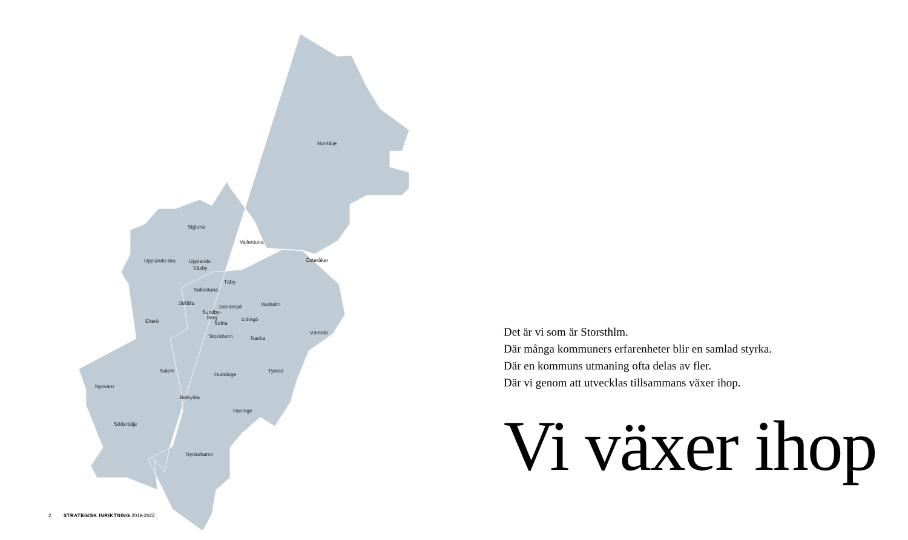Norrtälje
Sigtuna
Vallentuna
Upplands-Bro
Upplands
Väsby
Österåker
Täby
Sollentuna
Järfälla
Danderyd
Vaxholm
Sundby-
berg
Solna
Lidingö
Ekerö
Värmdö
Stockholm
Nacka
Salem
Tyresö
Huddinge
Nykvarn
Botkyrka
Haninge
Södertälje
Nynäshamn
Det är vi som är Storsthlm.
Där många kommuners erfarenheter blir en samlad styrka.
Där en kommuns utmaning ofta delas av fler.
Där vi genom att utvecklas tillsammans växer ihop.
Vi växer ihop
2 STRATEGISK INRIKTNING 2019-2022